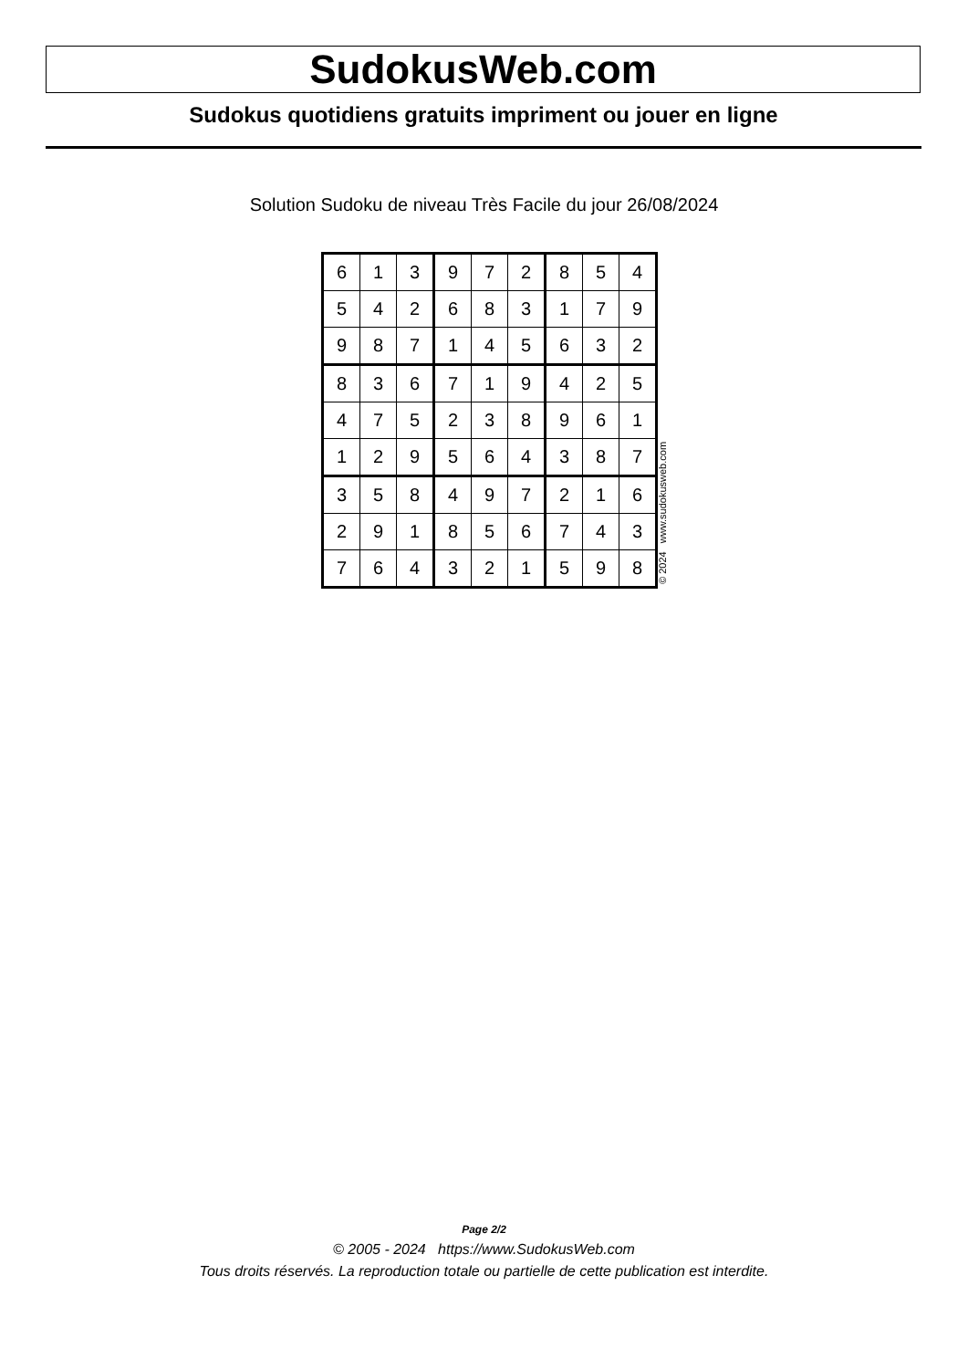SudokusWeb.com
Sudokus quotidiens gratuits impriment ou jouer en ligne
Solution Sudoku de niveau Très Facile du jour 26/08/2024
| 6 | 1 | 3 | 9 | 7 | 2 | 8 | 5 | 4 |
| 5 | 4 | 2 | 6 | 8 | 3 | 1 | 7 | 9 |
| 9 | 8 | 7 | 1 | 4 | 5 | 6 | 3 | 2 |
| 8 | 3 | 6 | 7 | 1 | 9 | 4 | 2 | 5 |
| 4 | 7 | 5 | 2 | 3 | 8 | 9 | 6 | 1 |
| 1 | 2 | 9 | 5 | 6 | 4 | 3 | 8 | 7 |
| 3 | 5 | 8 | 4 | 9 | 7 | 2 | 1 | 6 |
| 2 | 9 | 1 | 8 | 5 | 6 | 7 | 4 | 3 |
| 7 | 6 | 4 | 3 | 2 | 1 | 5 | 9 | 8 |
© 2024 www.sudokusweb.com
Page 2/2
© 2005 - 2024 https://www.SudokusWeb.com
Tous droits réservés. La reproduction totale ou partielle de cette publication est interdite.